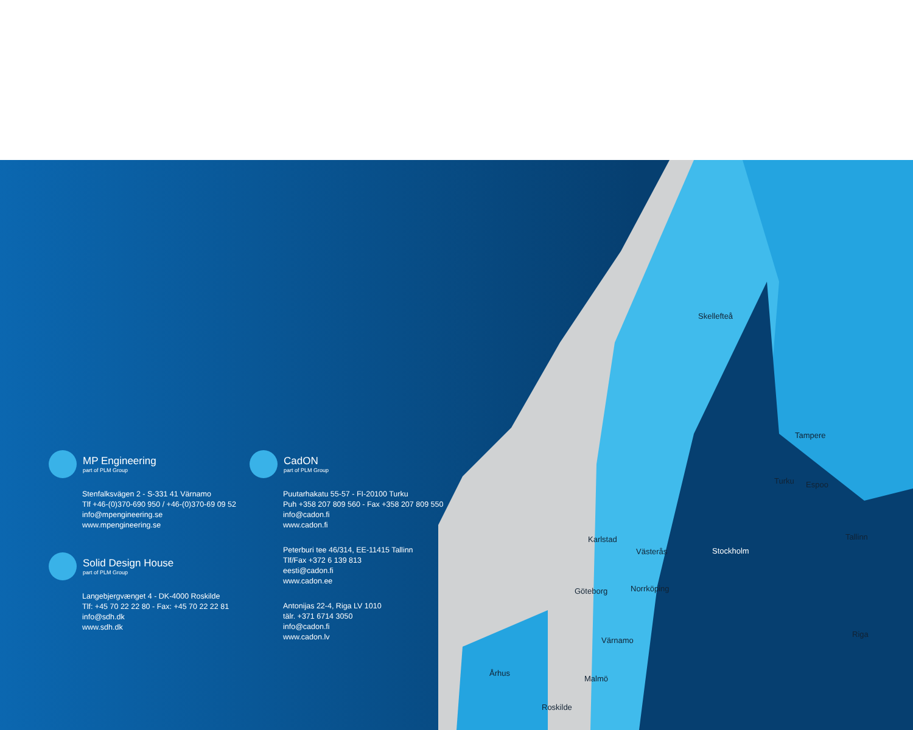Skellefteå
Tampere
Turku Espoo
Karlstad
Västerås Stockholm
Tallinn
Göteborg Norrköping
Värnamo
Riga
Århus
Malmö
Roskilde
MP Engineering
part of PLM Group
Stenfalksvägen 2 - S-331 41 Värnamo
Tlf +46-(0)370-690 950 / +46-(0)370-69 09 52
info@mpengineering.se
www.mpengineering.se
Solid Design House
part of PLM Group
Langebjergvænget 4 - DK-4000 Roskilde
Tlf: +45 70 22 22 80 - Fax: +45 70 22 22 81
info@sdh.dk
www.sdh.dk
CadON
part of PLM Group
Puutarhakatu 55-57 - FI-20100 Turku
Puh +358 207 809 560 - Fax +358 207 809 550
info@cadon.fi
www.cadon.fi
Peterburi tee 46/314, EE-11415 Tallinn
Tlf/Fax +372 6 139 813
eesti@cadon.fi
www.cadon.ee
Antonijas 22-4, Riga LV 1010
tälr. +371 6714 3050
info@cadon.fi
www.cadon.lv